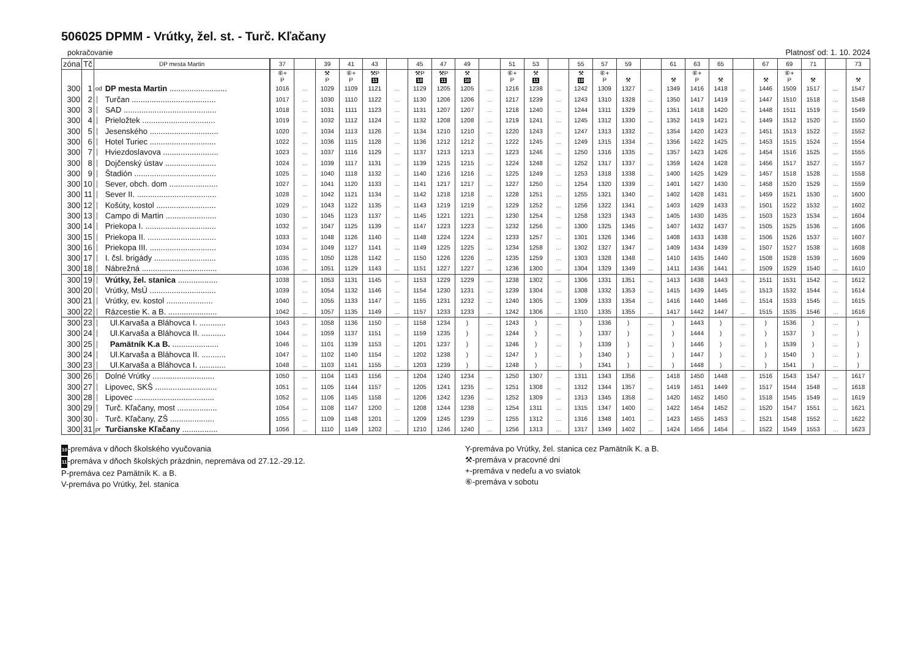506025 DPMM - Vrútky, žel. st. - Turč. Kľačany
pokračovanie
Platnosť od: 1. 10. 2024
| zóna | Tč | DP mesta Martin | | 37 | | 39 | 41 | 43 | | 45 | 47 | 49 | | 51 | 53 | | 55 | 57 | 59 | | 61 | 63 | 65 | | 67 | 69 | 71 | | 73 |
| --- | --- | --- | --- | --- | --- | --- | --- | --- | --- | --- | --- | --- | --- | --- | --- | --- | --- | --- | --- | --- | --- | --- | --- | --- | --- | --- | --- | --- | --- |
| | | | | ⑥+ P | | ⚒ P | ⑥+ P | ⚒P 11 | | ⚒P 10 | ⚒P 11 | ⚒ 10 | | ⑥+ P | ⚒ 11 | | ⚒ 10 | ⑥+ P | ⚒ | | ⚒ | ⑥+ P | ⚒ | | ⚒ | ⑥+ P | ⚒ | | ⚒ |
| 300 | 1 | od | DP mesta Martin .......................... | 1016 | ... | 1029 | 1109 | 1121 | ... | 1129 | 1205 | 1205 | ... | 1216 | 1238 | ... | 1242 | 1309 | 1327 | ... | 1349 | 1416 | 1418 | ... | 1446 | 1509 | 1517 | ... | 1547 |
| 300 | 2 | │ | Turčan ...................................... | 1017 | ... | 1030 | 1110 | 1122 | ... | 1130 | 1206 | 1206 | ... | 1217 | 1239 | ... | 1243 | 1310 | 1328 | ... | 1350 | 1417 | 1419 | ... | 1447 | 1510 | 1518 | ... | 1548 |
| 300 | 3 | │ | SAD .......................................... | 1018 | ... | 1031 | 1111 | 1123 | ... | 1131 | 1207 | 1207 | ... | 1218 | 1240 | ... | 1244 | 1311 | 1329 | ... | 1351 | 1418 | 1420 | ... | 1448 | 1511 | 1519 | ... | 1549 |
| 300 | 4 | │ | Prieložtek ................................. | 1019 | ... | 1032 | 1112 | 1124 | ... | 1132 | 1208 | 1208 | ... | 1219 | 1241 | ... | 1245 | 1312 | 1330 | ... | 1352 | 1419 | 1421 | ... | 1449 | 1512 | 1520 | ... | 1550 |
| 300 | 5 | │ | Jesenského ............................... | 1020 | ... | 1034 | 1113 | 1126 | ... | 1134 | 1210 | 1210 | ... | 1220 | 1243 | ... | 1247 | 1313 | 1332 | ... | 1354 | 1420 | 1423 | ... | 1451 | 1513 | 1522 | ... | 1552 |
| 300 | 6 | │ | Hotel Turiec .............................. | 1022 | ... | 1036 | 1115 | 1128 | ... | 1136 | 1212 | 1212 | ... | 1222 | 1245 | ... | 1249 | 1315 | 1334 | ... | 1356 | 1422 | 1425 | ... | 1453 | 1515 | 1524 | ... | 1554 |
| 300 | 7 | │ | Hviezdoslavova ......................... | 1023 | ... | 1037 | 1116 | 1129 | ... | 1137 | 1213 | 1213 | ... | 1223 | 1246 | ... | 1250 | 1316 | 1335 | ... | 1357 | 1423 | 1426 | ... | 1454 | 1516 | 1525 | ... | 1555 |
| 300 | 8 | │ | Dojčenský ústav ....................... | 1024 | ... | 1039 | 1117 | 1131 | ... | 1139 | 1215 | 1215 | ... | 1224 | 1248 | ... | 1252 | 1317 | 1337 | ... | 1359 | 1424 | 1428 | ... | 1456 | 1517 | 1527 | ... | 1557 |
| 300 | 9 | │ | Štadión ..................................... | 1025 | ... | 1040 | 1118 | 1132 | ... | 1140 | 1216 | 1216 | ... | 1225 | 1249 | ... | 1253 | 1318 | 1338 | ... | 1400 | 1425 | 1429 | ... | 1457 | 1518 | 1528 | ... | 1558 |
| 300 | 10 | │ | Sever, obch. dom ...................... | 1027 | ... | 1041 | 1120 | 1133 | ... | 1141 | 1217 | 1217 | ... | 1227 | 1250 | ... | 1254 | 1320 | 1339 | ... | 1401 | 1427 | 1430 | ... | 1458 | 1520 | 1529 | ... | 1559 |
| 300 | 11 | │ | Sever II. .................................... | 1028 | ... | 1042 | 1121 | 1134 | ... | 1142 | 1218 | 1218 | ... | 1228 | 1251 | ... | 1255 | 1321 | 1340 | ... | 1402 | 1428 | 1431 | ... | 1459 | 1521 | 1530 | ... | 1600 |
| 300 | 12 | │ | Košúty, kostol ........................... | 1029 | ... | 1043 | 1122 | 1135 | ... | 1143 | 1219 | 1219 | ... | 1229 | 1252 | ... | 1256 | 1322 | 1341 | ... | 1403 | 1429 | 1433 | ... | 1501 | 1522 | 1532 | ... | 1602 |
| 300 | 13 | │ | Campo di Martin ....................... | 1030 | ... | 1045 | 1123 | 1137 | ... | 1145 | 1221 | 1221 | ... | 1230 | 1254 | ... | 1258 | 1323 | 1343 | ... | 1405 | 1430 | 1435 | ... | 1503 | 1523 | 1534 | ... | 1604 |
| 300 | 14 | │ | Priekopa I. ................................ | 1032 | ... | 1047 | 1125 | 1139 | ... | 1147 | 1223 | 1223 | ... | 1232 | 1256 | ... | 1300 | 1325 | 1345 | ... | 1407 | 1432 | 1437 | ... | 1505 | 1525 | 1536 | ... | 1606 |
| 300 | 15 | │ | Priekopa II. ............................... | 1033 | ... | 1048 | 1126 | 1140 | ... | 1148 | 1224 | 1224 | ... | 1233 | 1257 | ... | 1301 | 1326 | 1346 | ... | 1408 | 1433 | 1438 | ... | 1506 | 1526 | 1537 | ... | 1607 |
| 300 | 16 | │ | Priekopa III. .............................. | 1034 | ... | 1049 | 1127 | 1141 | ... | 1149 | 1225 | 1225 | ... | 1234 | 1258 | ... | 1302 | 1327 | 1347 | ... | 1409 | 1434 | 1439 | ... | 1507 | 1527 | 1538 | ... | 1608 |
| 300 | 17 | │ | I. čsl. brigády ............................ | 1035 | ... | 1050 | 1128 | 1142 | ... | 1150 | 1226 | 1226 | ... | 1235 | 1259 | ... | 1303 | 1328 | 1348 | ... | 1410 | 1435 | 1440 | ... | 1508 | 1528 | 1539 | ... | 1609 |
| 300 | 18 | │ | Nábrežná .................................. | 1036 | ... | 1051 | 1129 | 1143 | ... | 1151 | 1227 | 1227 | ... | 1236 | 1300 | ... | 1304 | 1329 | 1349 | ... | 1411 | 1436 | 1441 | ... | 1509 | 1529 | 1540 | ... | 1610 |
| 300 | 19 | │ | Vrútky, žel. stanica .................. | 1038 | ... | 1053 | 1131 | 1145 | ... | 1153 | 1229 | 1229 | ... | 1238 | 1302 | ... | 1306 | 1331 | 1351 | ... | 1413 | 1438 | 1443 | ... | 1511 | 1531 | 1542 | ... | 1612 |
| 300 | 20 | │ | Vrútky, MsÚ .............................. | 1039 | ... | 1054 | 1132 | 1146 | ... | 1154 | 1230 | 1231 | ... | 1239 | 1304 | ... | 1308 | 1332 | 1353 | ... | 1415 | 1439 | 1445 | ... | 1513 | 1532 | 1544 | ... | 1614 |
| 300 | 21 | │ | Vrútky, ev. kostol ..................... | 1040 | ... | 1055 | 1133 | 1147 | ... | 1155 | 1231 | 1232 | ... | 1240 | 1305 | ... | 1309 | 1333 | 1354 | ... | 1416 | 1440 | 1446 | ... | 1514 | 1533 | 1545 | ... | 1615 |
| 300 | 22 | │ | Rázcestie K. a B. ...................... | 1042 | ... | 1057 | 1135 | 1149 | ... | 1157 | 1233 | 1233 | ... | 1242 | 1306 | ... | 1310 | 1335 | 1355 | ... | 1417 | 1442 | 1447 | ... | 1515 | 1535 | 1546 | ... | 1616 |
| 300 | 23 | │ | Ul.Karvaša a Bláhovca I. ............ | 1043 | ... | 1058 | 1136 | 1150 | ... | 1158 | 1234 | ) | ... | 1243 | ) | ... | ) | 1336 | ) | ... | ) | 1443 | ) | ... | ) | 1536 | ) | ... | ) |
| 300 | 24 | │ | Ul.Karvaša a Bláhovca II. ........... | 1044 | ... | 1059 | 1137 | 1151 | ... | 1159 | 1235 | ) | ... | 1244 | ) | ... | ) | 1337 | ) | ... | ) | 1444 | ) | ... | ) | 1537 | ) | ... | ) |
| 300 | 25 | │ | Pamätník K.a B. ..................... | 1046 | ... | 1101 | 1139 | 1153 | ... | 1201 | 1237 | ) | ... | 1246 | ) | ... | ) | 1339 | ) | ... | ) | 1446 | ) | ... | ) | 1539 | ) | ... | ) |
| 300 | 24 | │ | Ul.Karvaša a Bláhovca II. ........... | 1047 | ... | 1102 | 1140 | 1154 | ... | 1202 | 1238 | ) | ... | 1247 | ) | ... | ) | 1340 | ) | ... | ) | 1447 | ) | ... | ) | 1540 | ) | ... | ) |
| 300 | 23 | │ | Ul.Karvaša a Bláhovca I. ............ | 1048 | ... | 1103 | 1141 | 1155 | ... | 1203 | 1239 | ) | ... | 1248 | ) | ... | ) | 1341 | ) | ... | ) | 1448 | ) | ... | ) | 1541 | ) | ... | ) |
| 300 | 26 | │ | Dolné Vrútky ............................ | 1050 | ... | 1104 | 1143 | 1156 | ... | 1204 | 1240 | 1234 | ... | 1250 | 1307 | ... | 1311 | 1343 | 1356 | ... | 1418 | 1450 | 1448 | ... | 1516 | 1543 | 1547 | ... | 1617 |
| 300 | 27 | │ | Lipovec, SKŠ ............................ | 1051 | ... | 1105 | 1144 | 1157 | ... | 1205 | 1241 | 1235 | ... | 1251 | 1308 | ... | 1312 | 1344 | 1357 | ... | 1419 | 1451 | 1449 | ... | 1517 | 1544 | 1548 | ... | 1618 |
| 300 | 28 | │ | Lipovec .................................... | 1052 | ... | 1106 | 1145 | 1158 | ... | 1206 | 1242 | 1236 | ... | 1252 | 1309 | ... | 1313 | 1345 | 1358 | ... | 1420 | 1452 | 1450 | ... | 1518 | 1545 | 1549 | ... | 1619 |
| 300 | 29 | │ | Turč. Kľačany, most .................. | 1054 | ... | 1108 | 1147 | 1200 | ... | 1208 | 1244 | 1238 | ... | 1254 | 1311 | ... | 1315 | 1347 | 1400 | ... | 1422 | 1454 | 1452 | ... | 1520 | 1547 | 1551 | ... | 1621 |
| 300 | 30 | ↓ | Turč. Kľačany, ZŠ .................... | 1055 | ... | 1109 | 1148 | 1201 | ... | 1209 | 1245 | 1239 | ... | 1255 | 1312 | ... | 1316 | 1348 | 1401 | ... | 1423 | 1455 | 1453 | ... | 1521 | 1548 | 1552 | ... | 1622 |
| 300 | 31 | pr | Turčianske Kľačany ................ | 1056 | ... | 1110 | 1149 | 1202 | ... | 1210 | 1246 | 1240 | ... | 1256 | 1313 | ... | 1317 | 1349 | 1402 | ... | 1424 | 1456 | 1454 | ... | 1522 | 1549 | 1553 | ... | 1623 |
10-premáva v dňoch školského vyučovania
11-premáva v dňoch školských prázdnin, nepremáva od 27.12.-29.12.
P-premáva cez Pamätník K. a B.
V-premáva po Vrútky, žel. stanica
Y-premáva po Vrútky, žel. stanica cez Pamätník K. a B.
⚒-premáva v pracovné dni
+-premáva v nedeľu a vo sviatok
⑥-premáva v sobotu